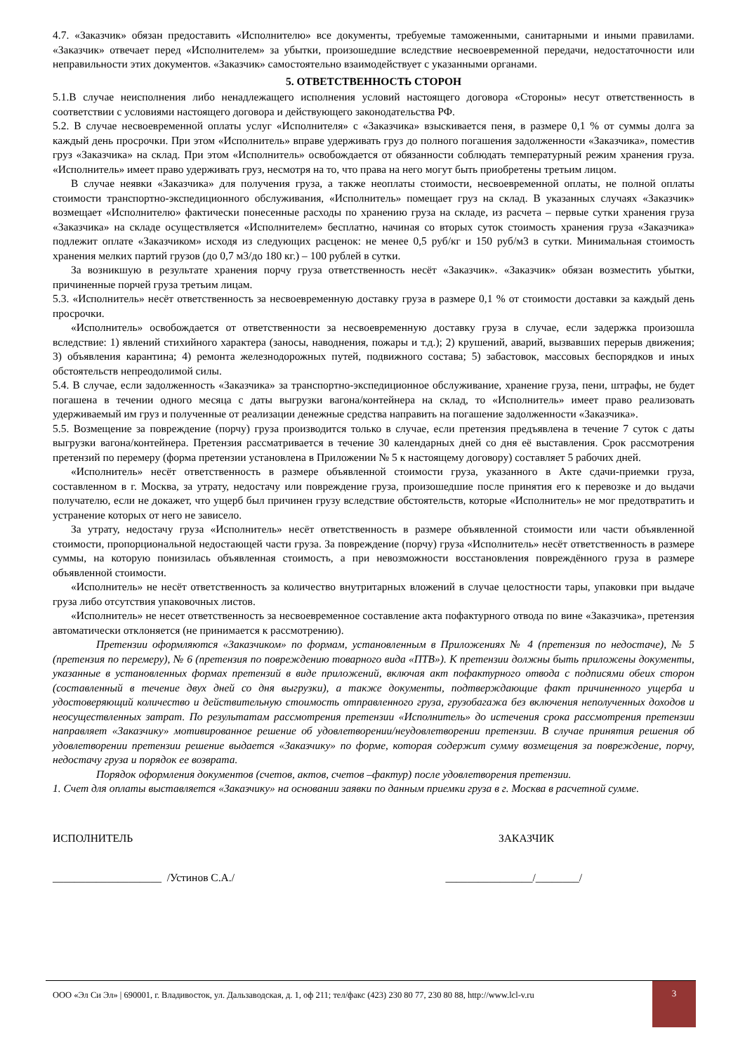4.7. «Заказчик» обязан предоставить «Исполнителю» все документы, требуемые таможенными, санитарными и иными правилами. «Заказчик» отвечает перед «Исполнителем» за убытки, произошедшие вследствие несвоевременной передачи, недостаточности или неправильности этих документов. «Заказчик» самостоятельно взаимодействует с указанными органами.
5. ОТВЕТСТВЕННОСТЬ СТОРОН
5.1.В случае неисполнения либо ненадлежащего исполнения условий настоящего договора «Стороны» несут ответственность в соответствии с условиями настоящего договора и действующего законодательства РФ.
5.2. В случае несвоевременной оплаты услуг «Исполнителя» с «Заказчика» взыскивается пеня, в размере 0,1 % от суммы долга за каждый день просрочки. При этом «Исполнитель» вправе удерживать груз до полного погашения задолженности «Заказчика», поместив груз «Заказчика» на склад. При этом «Исполнитель» освобождается от обязанности соблюдать температурный режим хранения груза. «Исполнитель» имеет право удерживать груз, несмотря на то, что права на него могут быть приобретены третьим лицом.
В случае неявки «Заказчика» для получения груза, а также неоплаты стоимости, несвоевременной оплаты, не полной оплаты стоимости транспортно-экспедиционного обслуживания, «Исполнитель» помещает груз на склад. В указанных случаях «Заказчик» возмещает «Исполнителю» фактически понесенные расходы по хранению груза на складе, из расчета – первые сутки хранения груза «Заказчика» на складе осуществляется «Исполнителем» бесплатно, начиная со вторых суток стоимость хранения груза «Заказчика» подлежит оплате «Заказчиком» исходя из следующих расценок: не менее 0,5 руб/кг и 150 руб/м3 в сутки. Минимальная стоимость хранения мелких партий грузов (до 0,7 м3/до 180 кг.) – 100 рублей в сутки.
За возникшую в результате хранения порчу груза ответственность несёт «Заказчик». «Заказчик» обязан возместить убытки, причиненные порчей груза третьим лицам.
5.3. «Исполнитель» несёт ответственность за несвоевременную доставку груза в размере 0,1 % от стоимости доставки за каждый день просрочки.
«Исполнитель» освобождается от ответственности за несвоевременную доставку груза в случае, если задержка произошла вследствие: 1) явлений стихийного характера (заносы, наводнения, пожары и т.д.); 2) крушений, аварий, вызвавших перерыв движения; 3) объявления карантина; 4) ремонта железнодорожных путей, подвижного состава; 5) забастовок, массовых беспорядков и иных обстоятельств непреодолимой силы.
5.4. В случае, если задолженность «Заказчика» за транспортно-экспедиционное обслуживание, хранение груза, пени, штрафы, не будет погашена в течении одного месяца с даты выгрузки вагона/контейнера на склад, то «Исполнитель» имеет право реализовать удерживаемый им груз и полученные от реализации денежные средства направить на погашение задолженности «Заказчика».
5.5. Возмещение за повреждение (порчу) груза производится только в случае, если претензия предъявлена в течение 7 суток с даты выгрузки вагона/контейнера. Претензия рассматривается в течение 30 календарных дней со дня её выставления. Срок рассмотрения претензий по перемеру (форма претензии установлена в Приложении № 5 к настоящему договору) составляет 5 рабочих дней.
«Исполнитель» несёт ответственность в размере объявленной стоимости груза, указанного в Акте сдачи-приемки груза, составленном в г. Москва, за утрату, недостачу или повреждение груза, произошедшие после принятия его к перевозке и до выдачи получателю, если не докажет, что ущерб был причинен грузу вследствие обстоятельств, которые «Исполнитель» не мог предотвратить и устранение которых от него не зависело.
За утрату, недостачу груза «Исполнитель» несёт ответственность в размере объявленной стоимости или части объявленной стоимости, пропорциональной недостающей части груза. За повреждение (порчу) груза «Исполнитель» несёт ответственность в размере суммы, на которую понизилась объявленная стоимость, а при невозможности восстановления повреждённого груза в размере объявленной стоимости.
«Исполнитель» не несёт ответственность за количество внутритарных вложений в случае целостности тары, упаковки при выдаче груза либо отсутствия упаковочных листов.
«Исполнитель» не несет ответственность за несвоевременное составление акта пофактурного отвода по вине «Заказчика», претензия автоматически отклоняется (не принимается к рассмотрению).
Претензии оформляются «Заказчиком» по формам, установленным в Приложениях № 4 (претензия по недостаче), № 5 (претензия по перемеру), № 6 (претензия по повреждению товарного вида «ПТВ»). К претензии должны быть приложены документы, указанные в установленных формах претензий в виде приложений, включая акт пофактурного отвода с подписями обеих сторон (составленный в течение двух дней со дня выгрузки), а также документы, подтверждающие факт причиненного ущерба и удостоверяющий количество и действительную стоимость отправленного груза, грузобагажа без включения неполученных доходов и неосуществленных затрат. По результатам рассмотрения претензии «Исполнитель» до истечения срока рассмотрения претензии направляет «Заказчику» мотивированное решение об удовлетворении/неудовлетворении претензии. В случае принятия решения об удовлетворении претензии решение выдается «Заказчику» по форме, которая содержит сумму возмещения за повреждение, порчу, недостачу груза и порядок ее возврата.
Порядок оформления документов (счетов, актов, счетов –фактур) после удовлетворения претензии.
1. Счет для оплаты выставляется «Заказчику» на основании заявки по данным приемки груза в г. Москва в расчетной сумме.
ИСПОЛНИТЕЛЬ ЗАКАЗЧИК
____________________ /Устинов С.А./ ________________/________/
ООО «Эл Си Эл» | 690001, г. Владивосток, ул. Дальзаводская, д. 1, оф 211; тел/факс (423) 230 80 77, 230 80 88, http://www.lcl-v.ru
3